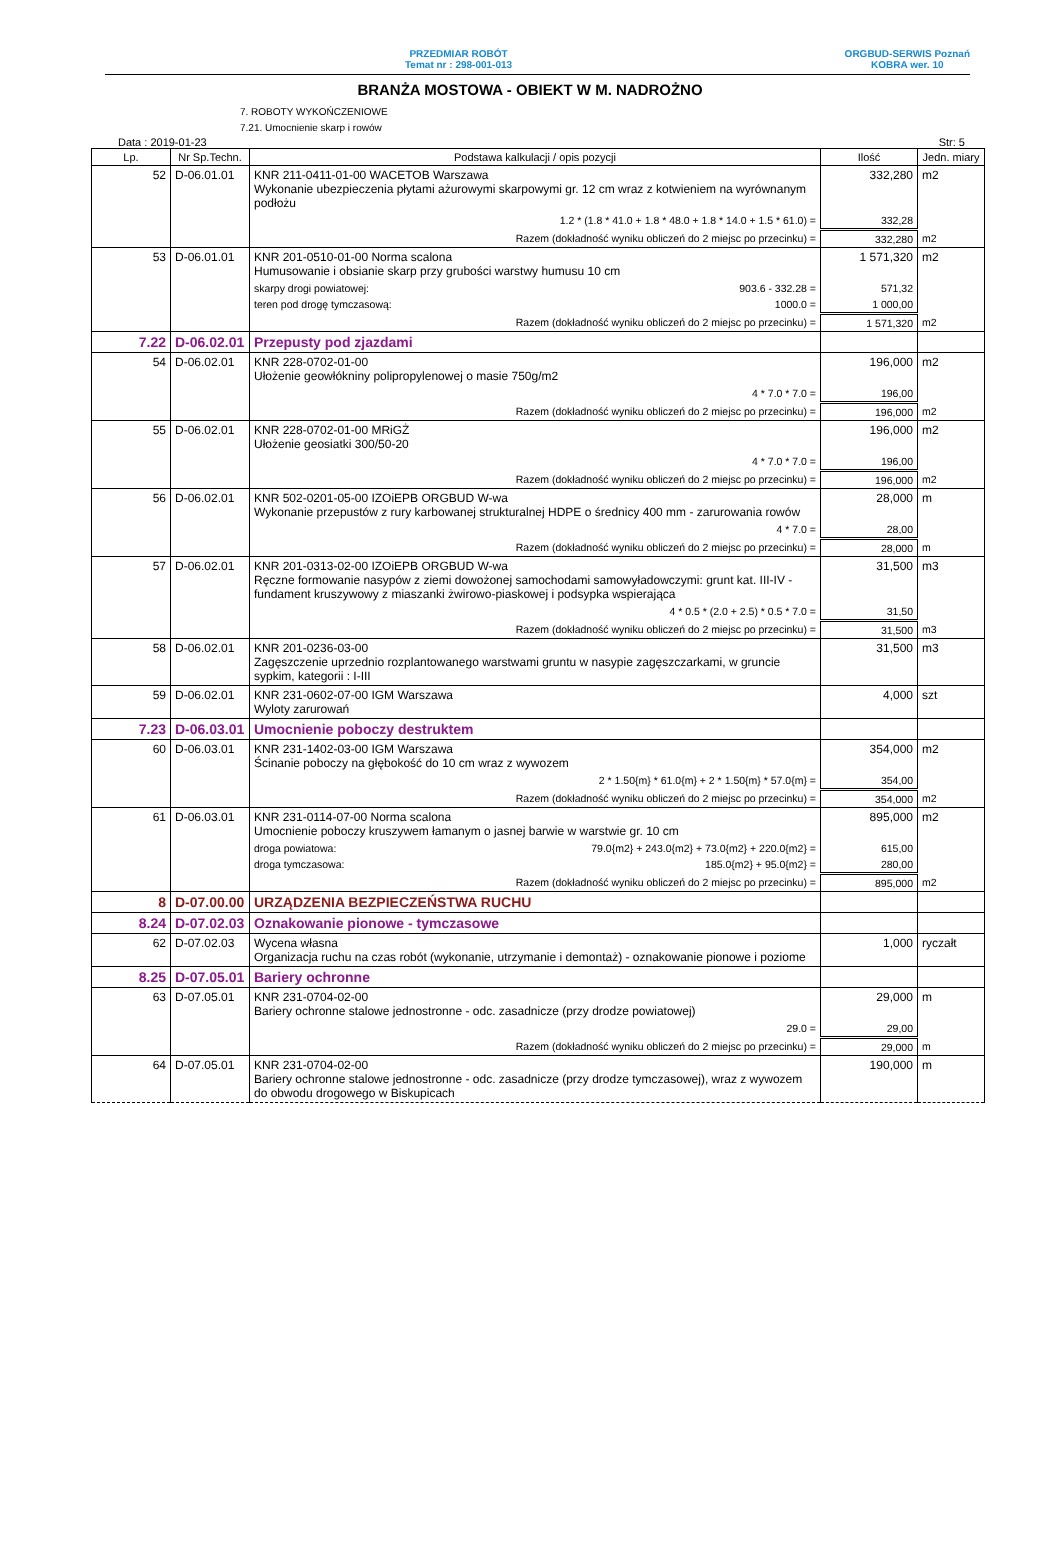PRZEDMIAR ROBÓT
Temat nr : 298-001-013
ORGBUD-SERWIS Poznań
KOBRA wer. 10
BRANŻA MOSTOWA - OBIEKT W M. NADROŻNO
7. ROBOTY WYKOŃCZENIOWE
7.21. Umocnienie skarp i rowów
Data : 2019-01-23 Str: 5
| Lp. | Nr Sp.Techn. | Podstawa kalkulacji / opis pozycji | Ilość | Jedn. miary |
| --- | --- | --- | --- | --- |
| 52 | D-06.01.01 | KNR 211-0411-01-00 WACETOB Warszawa Wykonanie ubezpieczenia płytami ażurowymi skarpowymi gr. 12 cm wraz z kotwieniem na wyrównanym podłożu | 332,280 | m2 |
| | | 1.2 * (1.8 * 41.0 + 1.8 * 48.0 + 1.8 * 14.0 + 1.5 * 61.0) = | 332,28 | |
| | | Razem (dokładność wyniku obliczeń do 2 miejsc po przecinku) = | 332,280 | m2 |
| 53 | D-06.01.01 | KNR 201-0510-01-00 Norma scalona Humusowanie i obsianie skarp przy grubości warstwy humusu 10 cm | 1 571,320 | m2 |
| | | skarpy drogi powiatowej: 903.6 - 332.28 = | 571,32 | |
| | | teren pod drogę tymczasową: 1000.0 = | 1 000,00 | |
| | | Razem (dokładność wyniku obliczeń do 2 miejsc po przecinku) = | 1 571,320 | m2 |
| 7.22 | D-06.02.01 | Przepusty pod zjazdami | | |
| 54 | D-06.02.01 | KNR 228-0702-01-00 Ułożenie geowłókniny polipropylenowej o masie 750g/m2 | 196,000 | m2 |
| | | 4 * 7.0 * 7.0 = | 196,00 | |
| | | Razem (dokładność wyniku obliczeń do 2 miejsc po przecinku) = | 196,000 | m2 |
| 55 | D-06.02.01 | KNR 228-0702-01-00 MRiGŻ Ułożenie geosiatki 300/50-20 | 196,000 | m2 |
| | | 4 * 7.0 * 7.0 = | 196,00 | |
| | | Razem (dokładność wyniku obliczeń do 2 miejsc po przecinku) = | 196,000 | m2 |
| 56 | D-06.02.01 | KNR 502-0201-05-00 IZOiEPB ORGBUD W-wa Wykonanie przepustów z rury karbowanej strukturalnej HDPE o średnicy 400 mm - zarurowania rowów | 28,000 | m |
| | | 4 * 7.0 = | 28,00 | |
| | | Razem (dokładność wyniku obliczeń do 2 miejsc po przecinku) = | 28,000 | m |
| 57 | D-06.02.01 | KNR 201-0313-02-00 IZOiEPB ORGBUD W-wa Ręczne formowanie nasypów z ziemi dowożonej samochodami samowyładowczymi: grunt kat. III-IV - fundament kruszywowy z miaszanki żwirowo-piaskowej i podsypka wspierająca | 31,500 | m3 |
| | | 4 * 0.5 * (2.0 + 2.5) * 0.5 * 7.0 = | 31,50 | |
| | | Razem (dokładność wyniku obliczeń do 2 miejsc po przecinku) = | 31,500 | m3 |
| 58 | D-06.02.01 | KNR 201-0236-03-00 Zagęszczenie uprzednio rozplantowanego warstwami gruntu w nasypie zagęszczarkami, w gruncie sypkim, kategorii : I-III | 31,500 | m3 |
| 59 | D-06.02.01 | KNR 231-0602-07-00 IGM Warszawa Wyloty zarurowań | 4,000 | szt |
| 7.23 | D-06.03.01 | Umocnienie poboczy destruktem | | |
| 60 | D-06.03.01 | KNR 231-1402-03-00 IGM Warszawa Ścinanie poboczy na głębokość do 10 cm wraz z wywozem | 354,000 | m2 |
| | | 2 * 1.50{m} * 61.0{m} + 2 * 1.50{m} * 57.0{m} = | 354,00 | |
| | | Razem (dokładność wyniku obliczeń do 2 miejsc po przecinku) = | 354,000 | m2 |
| 61 | D-06.03.01 | KNR 231-0114-07-00 Norma scalona Umocnienie poboczy kruszywem łamanym o jasnej barwie w warstwie gr. 10 cm | 895,000 | m2 |
| | | droga powiatowa: 79.0{m2} + 243.0{m2} + 73.0{m2} + 220.0{m2} = | 615,00 | |
| | | droga tymczasowa: 185.0{m2} + 95.0{m2} = | 280,00 | |
| | | Razem (dokładność wyniku obliczeń do 2 miejsc po przecinku) = | 895,000 | m2 |
| 8 | D-07.00.00 | URZĄDZENIA BEZPIECZEŃSTWA RUCHU | | |
| 8.24 | D-07.02.03 | Oznakowanie pionowe - tymczasowe | | |
| 62 | D-07.02.03 | Wycena własna Organizacja ruchu na czas robót (wykonanie, utrzymanie i demontaż) - oznakowanie pionowe i poziome | 1,000 | ryczałt |
| 8.25 | D-07.05.01 | Bariery ochronne | | |
| 63 | D-07.05.01 | KNR 231-0704-02-00 Bariery ochronne stalowe jednostronne - odc. zasadnicze (przy drodze powiatowej) | 29,000 | m |
| | | 29.0 = | 29,00 | |
| | | Razem (dokładność wyniku obliczeń do 2 miejsc po przecinku) = | 29,000 | m |
| 64 | D-07.05.01 | KNR 231-0704-02-00 Bariery ochronne stalowe jednostronne - odc. zasadnicze (przy drodze tymczasowej), wraz z wywozem do obwodu drogowego w Biskupicach | 190,000 | m |